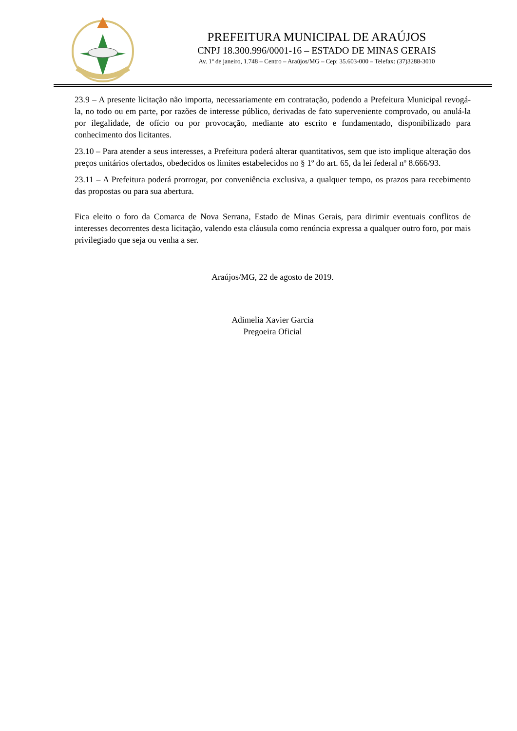PREFEITURA MUNICIPAL DE ARAÚJOS
CNPJ 18.300.996/0001-16 – ESTADO DE MINAS GERAIS
Av. 1º de janeiro, 1.748 – Centro – Araújos/MG – Cep: 35.603-000 – Telefax: (37)3288-3010
23.9 – A presente licitação não importa, necessariamente em contratação, podendo a Prefeitura Municipal revogá-la, no todo ou em parte, por razões de interesse público, derivadas de fato superveniente comprovado, ou anulá-la por ilegalidade, de ofício ou por provocação, mediante ato escrito e fundamentado, disponibilizado para conhecimento dos licitantes.
23.10 – Para atender a seus interesses, a Prefeitura poderá alterar quantitativos, sem que isto implique alteração dos preços unitários ofertados, obedecidos os limites estabelecidos no § 1º do art. 65, da lei federal nº 8.666/93.
23.11 – A Prefeitura poderá prorrogar, por conveniência exclusiva, a qualquer tempo, os prazos para recebimento das propostas ou para sua abertura.
Fica eleito o foro da Comarca de Nova Serrana, Estado de Minas Gerais, para dirimir eventuais conflitos de interesses decorrentes desta licitação, valendo esta cláusula como renúncia expressa a qualquer outro foro, por mais privilegiado que seja ou venha a ser.
Araújos/MG, 22 de agosto de 2019.
Adimelia Xavier Garcia
Pregoeira Oficial